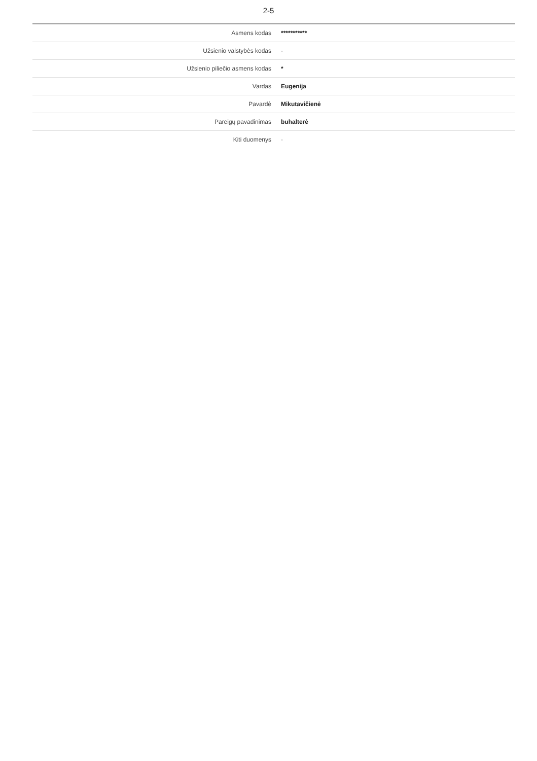2-5
| Asmens kodas | *********** |
| Užsienio valstybės kodas | - |
| Užsienio piliečio asmens kodas | * |
| Vardas | Eugenija |
| Pavardė | Mikutavičienė |
| Pareigų pavadinimas | buhalterė |
| Kiti duomenys | - |